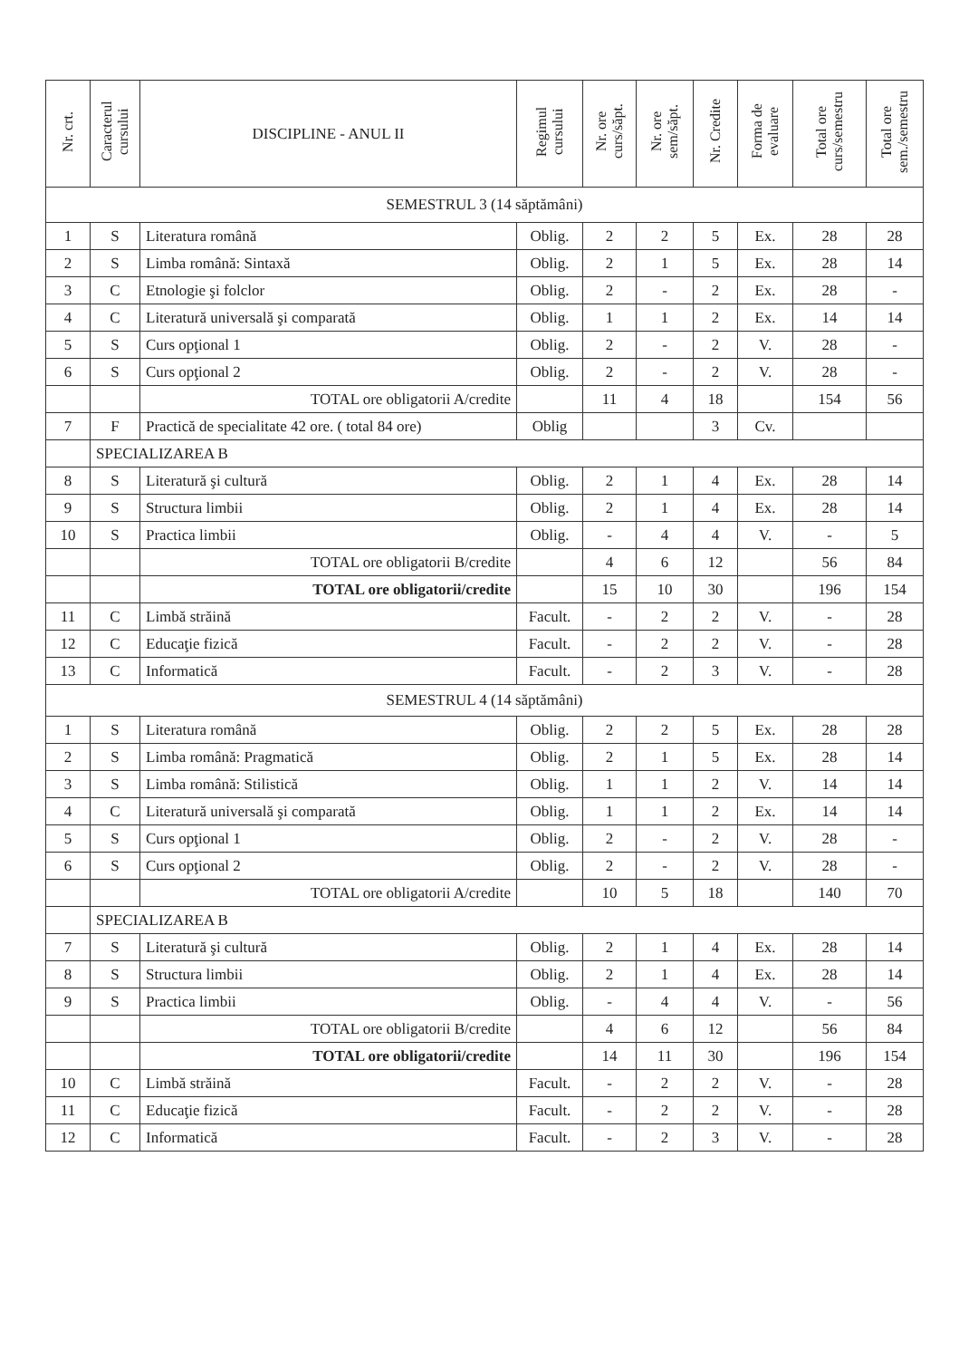| Nr. crt. | Caracterul cursului | DISCIPLINE - ANUL II | Regimul cursului | Nr. ore curs/săpt. | Nr. ore sem/săpt. | Nr. Credite | Forma de evaluare | Total ore curs/semestru | Total ore sem./semestru |
| --- | --- | --- | --- | --- | --- | --- | --- | --- | --- |
| SEMESTRUL 3 (14 săptămâni) | | | | | | | | | |
| 1 | S | Literatura română | Oblig. | 2 | 2 | 5 | Ex. | 28 | 28 |
| 2 | S | Limba română: Sintaxă | Oblig. | 2 | 1 | 5 | Ex. | 28 | 14 |
| 3 | C | Etnologie şi folclor | Oblig. | 2 | - | 2 | Ex. | 28 | - |
| 4 | C | Literatură universală şi comparată | Oblig. | 1 | 1 | 2 | Ex. | 14 | 14 |
| 5 | S | Curs opţional 1 | Oblig. | 2 | - | 2 | V. | 28 | - |
| 6 | S | Curs opţional 2 | Oblig. | 2 | - | 2 | V. | 28 | - |
| | | TOTAL ore obligatorii A/credite | | 11 | 4 | 18 | | 154 | 56 |
| 7 | F | Practică de specialitate 42 ore. ( total 84 ore) | Oblig | | | 3 | Cv. | | |
| | SPECIALIZAREA B | | | | | | | | |
| 8 | S | Literatură şi cultură | Oblig. | 2 | 1 | 4 | Ex. | 28 | 14 |
| 9 | S | Structura limbii | Oblig. | 2 | 1 | 4 | Ex. | 28 | 14 |
| 10 | S | Practica limbii | Oblig. | - | 4 | 4 | V. | - | 5 |
| | | TOTAL ore obligatorii B/credite | | 4 | 6 | 12 | | 56 | 84 |
| | | TOTAL ore obligatorii/credite | | 15 | 10 | 30 | | 196 | 154 |
| 11 | C | Limbă străină | Facult. | - | 2 | 2 | V. | - | 28 |
| 12 | C | Educaţie fizică | Facult. | - | 2 | 2 | V. | - | 28 |
| 13 | C | Informatică | Facult. | - | 2 | 3 | V. | - | 28 |
| SEMESTRUL 4 (14 săptămâni) | | | | | | | | | |
| 1 | S | Literatura română | Oblig. | 2 | 2 | 5 | Ex. | 28 | 28 |
| 2 | S | Limba română: Pragmatică | Oblig. | 2 | 1 | 5 | Ex. | 28 | 14 |
| 3 | S | Limba română: Stilistică | Oblig. | 1 | 1 | 2 | V. | 14 | 14 |
| 4 | C | Literatură universală şi comparată | Oblig. | 1 | 1 | 2 | Ex. | 14 | 14 |
| 5 | S | Curs opţional 1 | Oblig. | 2 | - | 2 | V. | 28 | - |
| 6 | S | Curs opţional 2 | Oblig. | 2 | - | 2 | V. | 28 | - |
| | | TOTAL ore obligatorii A/credite | | 10 | 5 | 18 | | 140 | 70 |
| | SPECIALIZAREA B | | | | | | | | |
| 7 | S | Literatură şi cultură | Oblig. | 2 | 1 | 4 | Ex. | 28 | 14 |
| 8 | S | Structura limbii | Oblig. | 2 | 1 | 4 | Ex. | 28 | 14 |
| 9 | S | Practica limbii | Oblig. | - | 4 | 4 | V. | - | 56 |
| | | TOTAL ore obligatorii B/credite | | 4 | 6 | 12 | | 56 | 84 |
| | | TOTAL ore obligatorii/credite | | 14 | 11 | 30 | | 196 | 154 |
| 10 | C | Limbă străină | Facult. | - | 2 | 2 | V. | - | 28 |
| 11 | C | Educaţie fizică | Facult. | - | 2 | 2 | V. | - | 28 |
| 12 | C | Informatică | Facult. | - | 2 | 3 | V. | - | 28 |